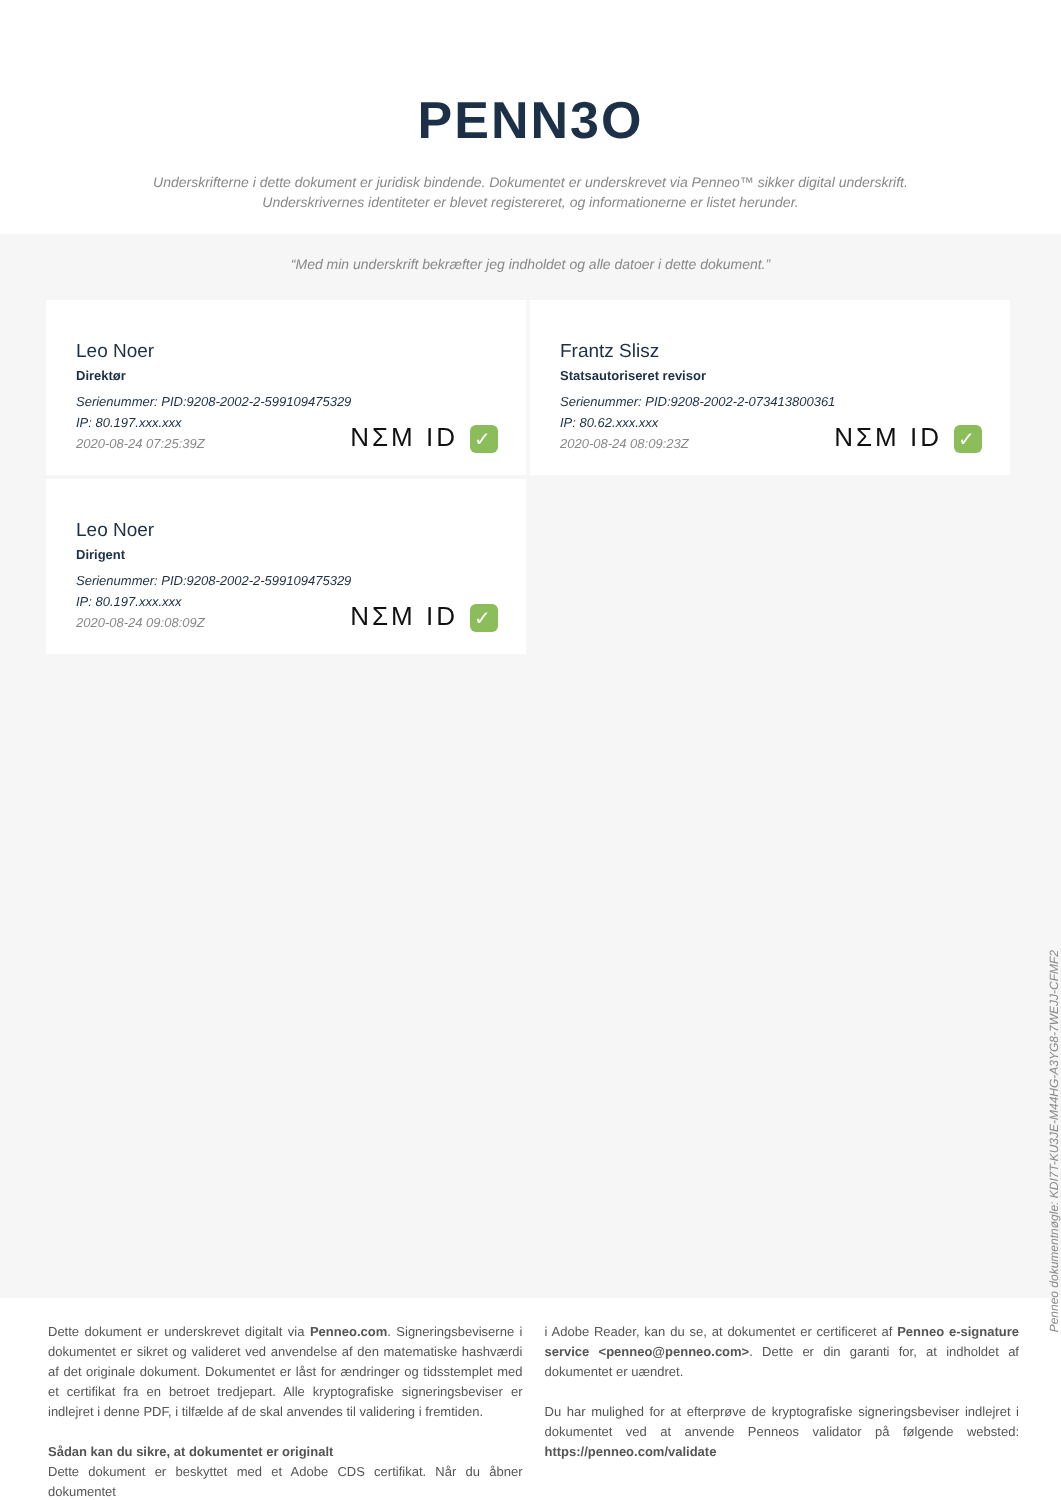PENN3O
Underskrifterne i dette dokument er juridisk bindende. Dokumentet er underskrevet via Penneo™ sikker digital underskrift.
Underskrivernes identiteter er blevet registereret, og informationerne er listet herunder.
“Med min underskrift bekræfter jeg indholdet og alle datoer i dette dokument.”
Leo Noer
Direktør
Serienummer: PID:9208-2002-2-599109475329
IP: 80.197.xxx.xxx
2020-08-24 07:25:39Z
NΣM ID ✓
Frantz Slisz
Statsautoriseret revisor
Serienummer: PID:9208-2002-2-073413800361
IP: 80.62.xxx.xxx
2020-08-24 08:09:23Z
NΣM ID ✓
Leo Noer
Dirigent
Serienummer: PID:9208-2002-2-599109475329
IP: 80.197.xxx.xxx
2020-08-24 09:08:09Z
NΣM ID ✓
Penneo dokumentnøgle: KDI7T-KU3JE-M44HG-A3YG8-7WEJJ-CFMF2
Dette dokument er underskrevet digitalt via Penneo.com. Signeringsbeviserne i dokumentet er sikret og valideret ved anvendelse af den matematiske hashværdi af det originale dokument. Dokumentet er låst for ændringer og tidsstemplet med et certifikat fra en betroet tredjepart. Alle kryptografiske signeringsbeviser er indlejret i denne PDF, i tilfælde af de skal anvendes til validering i fremtiden.
Sådan kan du sikre, at dokumentet er originalt
Dette dokument er beskyttet med et Adobe CDS certifikat. Når du åbner dokumentet
i Adobe Reader, kan du se, at dokumentet er certificeret af Penneo e-signature service <penneo@penneo.com>. Dette er din garanti for, at indholdet af dokumentet er uændret.
Du har mulighed for at efterprøve de kryptografiske signeringsbeviser indlejret i dokumentet ved at anvende Penneos validator på følgende websted: https://penneo.com/validate